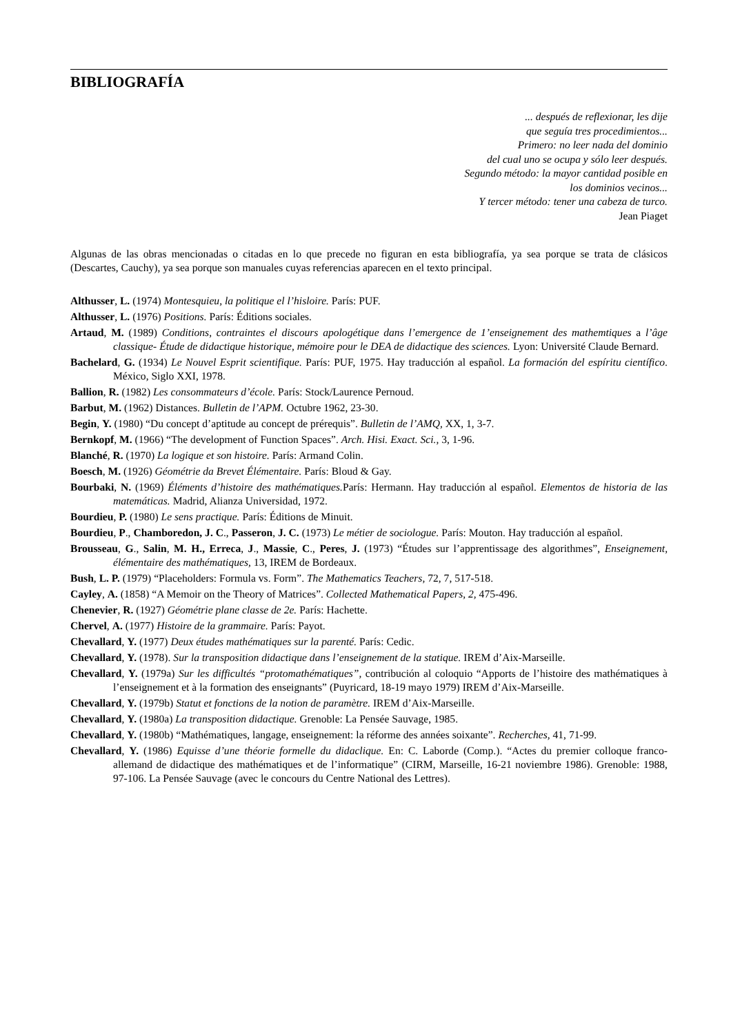BIBLIOGRAFÍA
... después de reflexionar, les dije
que seguía tres procedimientos...
Primero: no leer nada del dominio
del cual uno se ocupa y sólo leer después.
Segundo método: la mayor cantidad posible en
los dominios vecinos...
Y tercer método: tener una cabeza de turco.
Jean Piaget
Algunas de las obras mencionadas o citadas en lo que precede no figuran en esta bibliografía, ya sea porque se trata de clásicos (Descartes, Cauchy), ya sea porque son manuales cuyas referencias aparecen en el texto principal.
Althusser, L. (1974) Montesquieu, la politique el l’hisloire. París: PUF.
Althusser, L. (1976) Positions. París: Éditions sociales.
Artaud, M. (1989) Conditions, contraintes el discours apologétique dans l’emergence de 1’enseignement des mathemtiques a l’âge classique- Étude de didactique historique, mémoire pour le DEA de didactique des sciences. Lyon: Université Claude Bernard.
Bachelard, G. (1934) Le Nouvel Esprit scientifique. París: PUF, 1975. Hay traducción al español. La formación del espíritu científico. México, Siglo XXI, 1978.
Ballion, R. (1982) Les consommateurs d’école. París: Stock/Laurence Pernoud.
Barbut, M. (1962) Distances. Bulletin de l’APM. Octubre 1962, 23-30.
Begin, Y. (1980) “Du concept d’aptitude au concept de prérequis”. Bulletin de l’AMQ, XX, 1, 3-7.
Bernkopf, M. (1966) “The development of Function Spaces”. Arch. Hisi. Exact. Sci., 3, 1-96.
Blanché, R. (1970) La logique et son histoire. París: Armand Colin.
Boesch, M. (1926) Géométrie da Brevet Élémentaire. París: Bloud & Gay.
Bourbaki, N. (1969) Éléments d’histoire des mathématiques. París: Hermann. Hay traducción al español. Elementos de historia de las matemáticas. Madrid, Alianza Universidad, 1972.
Bourdieu, P. (1980) Le sens practique. París: Éditions de Minuit.
Bourdieu, P., Chamboredon, J. C., Passeron, J. C. (1973) Le métier de sociologue. París: Mouton. Hay traducción al español.
Brousseau, G., Salin, M. H., Erreca, J., Massie, C., Peres, J. (1973) “Études sur l’apprentissage des algorithmes”, Enseignement, élémentaire des mathématiques, 13, IREM de Bordeaux.
Bush, L. P. (1979) “Placeholders: Formula vs. Form”. The Mathematics Teachers, 72, 7, 517-518.
Cayley, A. (1858) “A Memoir on the Theory of Matrices”. Collected Mathematical Papers, 2, 475-496.
Chenevier, R. (1927) Géométrie plane classe de 2e. París: Hachette.
Chervel, A. (1977) Histoire de la grammaire. París: Payot.
Chevallard, Y. (1977) Deux études mathématiques sur la parenté. París: Cedic.
Chevallard, Y. (1978). Sur la transposition didactique dans l’enseignement de la statique. IREM d’Aix-Marseille.
Chevallard, Y. (1979a) Sur les difficultés “protomathématiques”, contribución al coloquio “Apports de l’histoire des mathématiques à l’enseignement et à la formation des enseignants” (Puyricard, 18-19 mayo 1979) IREM d’Aix-Marseille.
Chevallard, Y. (1979b) Statut et fonctions de la notion de paramètre. IREM d’Aix-Marseille.
Chevallard, Y. (1980a) La transposition didactique. Grenoble: La Pensée Sauvage, 1985.
Chevallard, Y. (1980b) “Mathématiques, langage, enseignement: la réforme des années soixante”. Recherches, 41, 71-99.
Chevallard, Y. (1986) Equisse d’une théorie formelle du didaclique. En: C. Laborde (Comp.). “Actes du premier colloque franco-allemand de didactique des mathématiques et de l’informatique” (CIRM, Marseille, 16-21 noviembre 1986). Grenoble: 1988, 97-106. La Pensée Sauvage (avec le concours du Centre National des Lettres).